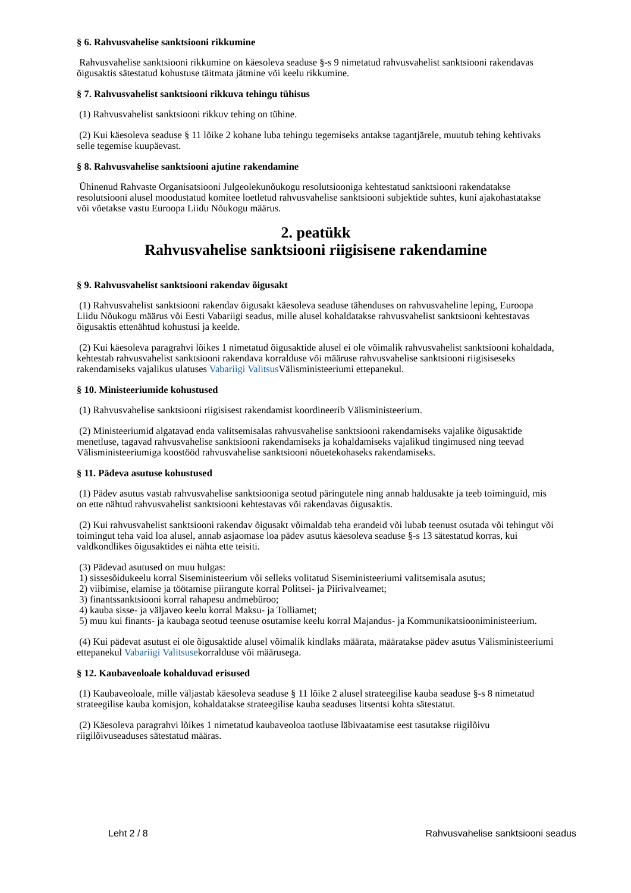§ 6. Rahvusvahelise sanktsiooni rikkumine
Rahvusvahelise sanktsiooni rikkumine on käesoleva seaduse §-s 9 nimetatud rahvusvahelist sanktsiooni rakendavas õigusaktis sätestatud kohustuse täitmata jätmine või keelu rikkumine.
§ 7. Rahvusvahelist sanktsiooni rikkuva tehingu tühisus
(1) Rahvusvahelist sanktsiooni rikkuv tehing on tühine.
(2) Kui käesoleva seaduse § 11 lõike 2 kohane luba tehingu tegemiseks antakse tagantjärele, muutub tehing kehtivaks selle tegemise kuupäevast.
§ 8. Rahvusvahelise sanktsiooni ajutine rakendamine
Ühinenud Rahvaste Organisatsiooni Julgeolekunõukogu resolutsiooniga kehtestatud sanktsiooni rakendatakse resolutsiooni alusel moodustatud komitee loetletud rahvusvahelise sanktsiooni subjektide suhtes, kuni ajakohastatakse või võetakse vastu Euroopa Liidu Nõukogu määrus.
2. peatükk
Rahvusvahelise sanktsiooni riigisisene rakendamine
§ 9. Rahvusvahelist sanktsiooni rakendav õigusakt
(1) Rahvusvahelist sanktsiooni rakendav õigusakt käesoleva seaduse tähenduses on rahvusvaheline leping, Euroopa Liidu Nõukogu määrus või Eesti Vabariigi seadus, mille alusel kohaldatakse rahvusvahelist sanktsiooni kehtestavas õigusaktis ettenähtud kohustusi ja keelde.
(2) Kui käesoleva paragrahvi lõikes 1 nimetatud õigusaktide alusel ei ole võimalik rahvusvahelist sanktsiooni kohaldada, kehtestab rahvusvahelist sanktsiooni rakendava korralduse või määruse rahvusvahelise sanktsiooni riigisiseseks rakendamiseks vajalikus ulatuses Vabariigi Valitsus Välisministeeriumi ettepanekul.
§ 10. Ministeeriumide kohustused
(1) Rahvusvahelise sanktsiooni riigisisest rakendamist koordineerib Välisministeerium.
(2) Ministeeriumid algatavad enda valitsemisalas rahvusvahelise sanktsiooni rakendamiseks vajalike õigusaktide menetluse, tagavad rahvusvahelise sanktsiooni rakendamiseks ja kohaldamiseks vajalikud tingimused ning teevad Välisministeeriumiga koostööd rahvusvahelise sanktsiooni nõuetekohaseks rakendamiseks.
§ 11. Pädeva asutuse kohustused
(1) Pädev asutus vastab rahvusvahelise sanktsiooniga seotud päringutele ning annab haldusakte ja teeb toiminguid, mis on ette nähtud rahvusvahelist sanktsiooni kehtestavas või rakendavas õigusaktis.
(2) Kui rahvusvahelist sanktsiooni rakendav õigusakt võimaldab teha erandeid või lubab teenust osutada või tehingut või toimingut teha vaid loa alusel, annab asjaomase loa pädev asutus käesoleva seaduse §-s 13 sätestatud korras, kui valdkondlikes õigusaktides ei nähta ette teisiti.
(3) Pädevad asutused on muu hulgas:
1) sissesõidukeelu korral Siseministeerium või selleks volitatud Siseministeeriumi valitsemisala asutus;
2) viibimise, elamise ja töötamise piirangute korral Politsei- ja Piirivalveamet;
3) finantssanktsiooni korral rahapesu andmebüroo;
4) kauba sisse- ja väljaveo keelu korral Maksu- ja Tolliamet;
5) muu kui finants- ja kaubaga seotud teenuse osutamise keelu korral Majandus- ja Kommunikatsiooniministeerium.
(4) Kui pädevat asutust ei ole õigusaktide alusel võimalik kindlaks määrata, määratakse pädev asutus Välisministeeriumi ettepanekul Vabariigi Valitsusekorralduse või määrusega.
§ 12. Kaubaveoloale kohalduvad erisused
(1) Kaubaveoloale, mille väljastab käesoleva seaduse § 11 lõike 2 alusel strateegilise kauba seaduse §-s 8 nimetatud strateegilise kauba komisjon, kohaldatakse strateegilise kauba seaduses litsentsi kohta sätestatut.
(2) Käesoleva paragrahvi lõikes 1 nimetatud kaubaveoloa taotluse läbivaatamise eest tasutakse riigilõivu riigilõivuseaduses sätestatud määras.
Leht 2 / 8 Rahvusvahelise sanktsiooni seadus